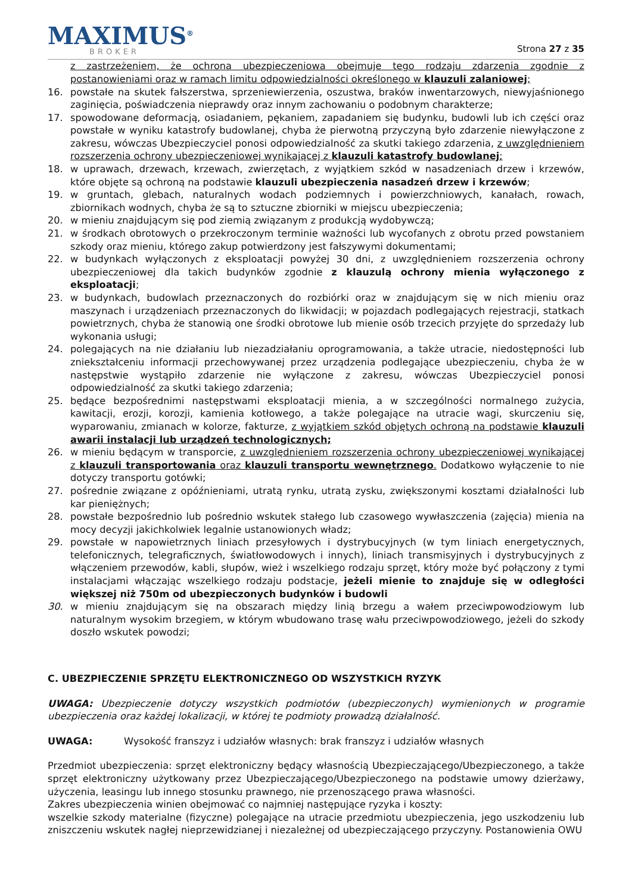MAXIMUS<sup>®</sup>
BROKER
Strona 27 z 35
z zastrzeżeniem, że ochrona ubezpieczeniowa obejmuje tego rodzaju zdarzenia zgodnie z postanowieniami oraz w ramach limitu odpowiedzialności określonego w klauzuli zalaniowej;
16. powstałe na skutek fałszerstwa, sprzeniewierzenia, oszustwa, braków inwentarzowych, niewyjaśnionego zaginięcia, poświadczenia nieprawdy oraz innym zachowaniu o podobnym charakterze;
17. spowodowane deformacją, osiadaniem, pękaniem, zapadaniem się budynku, budowli lub ich części oraz powstałe w wyniku katastrofy budowlanej, chyba że pierwotną przyczyną było zdarzenie niewyłączone z zakresu, wówczas Ubezpieczyciel ponosi odpowiedzialność za skutki takiego zdarzenia, z uwzględnieniem rozszerzenia ochrony ubezpieczeniowej wynikającej z klauzuli katastrofy budowlanej;
18. w uprawach, drzewach, krzewach, zwierzętach, z wyjątkiem szkód w nasadzeniach drzew i krzewów, które objęte są ochroną na podstawie klauzuli ubezpieczenia nasadzeń drzew i krzewów;
19. w gruntach, glebach, naturalnych wodach podziemnych i powierzchniowych, kanałach, rowach, zbiornikach wodnych, chyba że są to sztuczne zbiorniki w miejscu ubezpieczenia;
20. w mieniu znajdującym się pod ziemią związanym z produkcją wydobywczą;
21. w środkach obrotowych o przekroczonym terminie ważności lub wycofanych z obrotu przed powstaniem szkody oraz mieniu, którego zakup potwierdzony jest fałszywymi dokumentami;
22. w budynkach wyłączonych z eksploatacji powyżej 30 dni, z uwzględnieniem rozszerzenia ochrony ubezpieczeniowej dla takich budynków zgodnie z klauzulą ochrony mienia wyłączonego z eksploatacji;
23. w budynkach, budowlach przeznaczonych do rozbiórki oraz w znajdującym się w nich mieniu oraz maszynach i urządzeniach przeznaczonych do likwidacji; w pojazdach podlegających rejestracji, statkach powietrznych, chyba że stanowią one środki obrotowe lub mienie osób trzecich przyjęte do sprzedaży lub wykonania usługi;
24. polegających na nie działaniu lub niezadziałaniu oprogramowania, a także utracie, niedostępności lub zniekształceniu informacji przechowywanej przez urządzenia podlegające ubezpieczeniu, chyba że w następstwie wystąpiło zdarzenie nie wyłączone z zakresu, wówczas Ubezpieczyciel ponosi odpowiedzialność za skutki takiego zdarzenia;
25. będące bezpośrednimi następstwami eksploatacji mienia, a w szczególności normalnego zużycia, kawitacji, erozji, korozji, kamienia kotłowego, a także polegające na utracie wagi, skurczeniu się, wyparowaniu, zmianach w kolorze, fakturze, z wyjątkiem szkód objętych ochroną na podstawie klauzuli awarii instalacji lub urządzeń technologicznych;
26. w mieniu będącym w transporcie, z uwzględnieniem rozszerzenia ochrony ubezpieczeniowej wynikającej z klauzuli transportowania oraz klauzuli transportu wewnętrznego. Dodatkowo wyłączenie to nie dotyczy transportu gotówki;
27. pośrednie związane z opóźnieniami, utratą rynku, utratą zysku, zwiększonymi kosztami działalności lub kar pieniężnych;
28. powstałe bezpośrednio lub pośrednio wskutek stałego lub czasowego wywłaszczenia (zajęcia) mienia na mocy decyzji jakichkolwiek legalnie ustanowionych władz;
29. powstałe w napowietrznych liniach przesyłowych i dystrybucyjnych (w tym liniach energetycznych, telefonicznych, telegraficznych, światłowodowych i innych), liniach transmisyjnych i dystrybucyjnych z włączeniem przewodów, kabli, słupów, wież i wszelkiego rodzaju sprzęt, który może być połączony z tymi instalacjami włączając wszelkiego rodzaju podstacje, jeżeli mienie to znajduje się w odległości większej niż 750m od ubezpieczonych budynków i budowli
30. w mieniu znajdującym się na obszarach między linią brzegu a wałem przeciwpowodziowym lub naturalnym wysokim brzegiem, w którym wbudowano trasę wału przeciwpowodziowego, jeżeli do szkody doszło wskutek powodzi;
C. UBEZPIECZENIE SPRZĘTU ELEKTRONICZNEGO OD WSZYSTKICH RYZYK
UWAGA: Ubezpieczenie dotyczy wszystkich podmiotów (ubezpieczonych) wymienionych w programie ubezpieczenia oraz każdej lokalizacji, w której te podmioty prowadzą działalność.
UWAGA: Wysokość franszyz i udziałów własnych: brak franszyz i udziałów własnych
Przedmiot ubezpieczenia: sprzęt elektroniczny będący własnością Ubezpieczającego/Ubezpieczonego, a także sprzęt elektroniczny użytkowany przez Ubezpieczającego/Ubezpieczonego na podstawie umowy dzierżawy, użyczenia, leasingu lub innego stosunku prawnego, nie przenoszącego prawa własności.
Zakres ubezpieczenia winien obejmować co najmniej następujące ryzyka i koszty:
wszelkie szkody materialne (fizyczne) polegające na utracie przedmiotu ubezpieczenia, jego uszkodzeniu lub zniszczeniu wskutek nagłej nieprzewidzianej i niezależnej od ubezpieczającego przyczyny. Postanowienia OWU